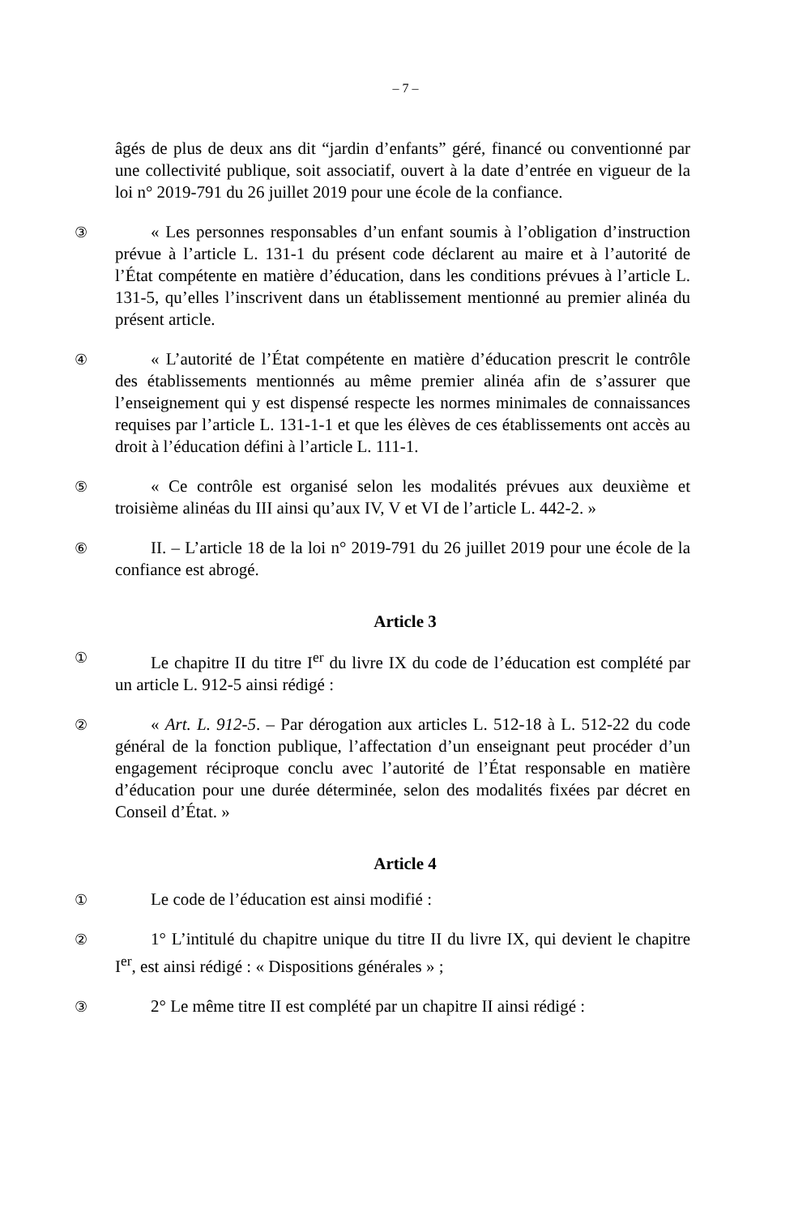– 7 –
âgés de plus de deux ans dit “jardin d’enfants” géré, financé ou conventionné par une collectivité publique, soit associatif, ouvert à la date d’entrée en vigueur de la loi n° 2019-791 du 26 juillet 2019 pour une école de la confiance.
③
« Les personnes responsables d’un enfant soumis à l’obligation d’instruction prévue à l’article L. 131-1 du présent code déclarent au maire et à l’autorité de l’État compétente en matière d’éducation, dans les conditions prévues à l’article L. 131-5, qu’elles l’inscrivent dans un établissement mentionné au premier alinéa du présent article.
④
« L’autorité de l’État compétente en matière d’éducation prescrit le contrôle des établissements mentionnés au même premier alinéa afin de s’assurer que l’enseignement qui y est dispensé respecte les normes minimales de connaissances requises par l’article L. 131-1-1 et que les élèves de ces établissements ont accès au droit à l’éducation défini à l’article L. 111-1.
⑤
« Ce contrôle est organisé selon les modalités prévues aux deuxième et troisième alinéas du III ainsi qu’aux IV, V et VI de l’article L. 442-2. »
⑥
II. – L’article 18 de la loi n° 2019-791 du 26 juillet 2019 pour une école de la confiance est abrogé.
Article 3
①
Le chapitre II du titre I<sup>er</sup> du livre IX du code de l’éducation est complété par un article L. 912-5 ainsi rédigé :
②
« Art. L. 912-5. – Par dérogation aux articles L. 512-18 à L. 512-22 du code général de la fonction publique, l’affectation d’un enseignant peut procéder d’un engagement réciproque conclu avec l’autorité de l’État responsable en matière d’éducation pour une durée déterminée, selon des modalités fixées par décret en Conseil d’État. »
Article 4
①
Le code de l’éducation est ainsi modifié :
②
1° L’intitulé du chapitre unique du titre II du livre IX, qui devient le chapitre I<sup>er</sup>, est ainsi rédigé : « Dispositions générales » ;
③
2° Le même titre II est complété par un chapitre II ainsi rédigé :